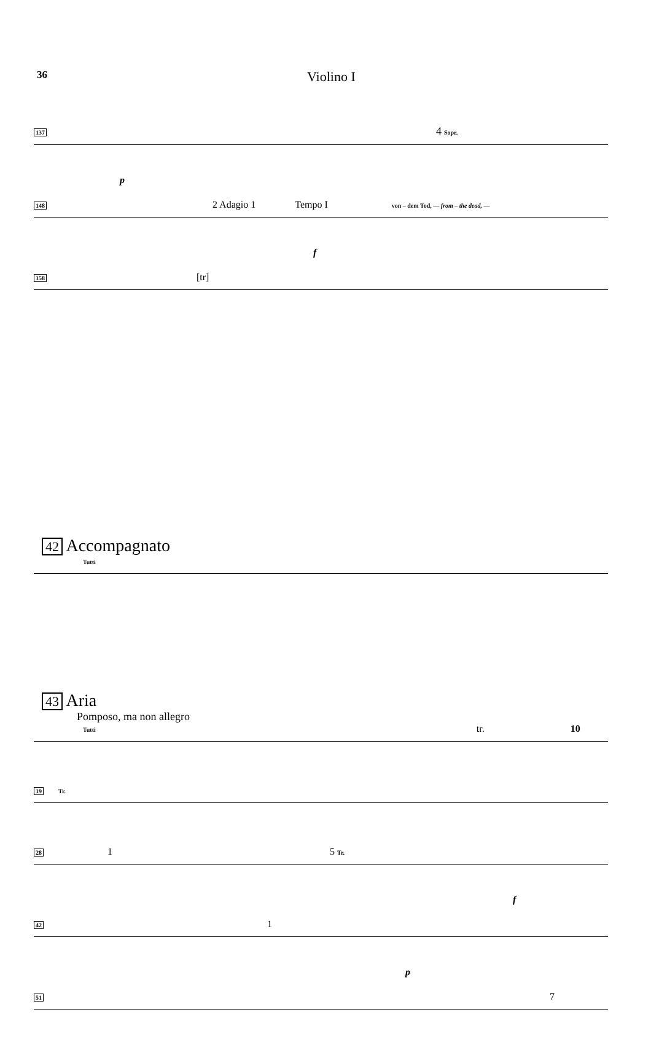36
Violino I
137 4 Sopr.
p
148 2 Adagio 1 Tempo I von – dem Tod, — from – the dead, —
f
158 [tr]
42 Accompagnato
Tutti
43 Aria
Pomposo, ma non allegro
Tutti tr. 10
19 Tr.
28 1 5 Tr.
f
42 1
p
51 7